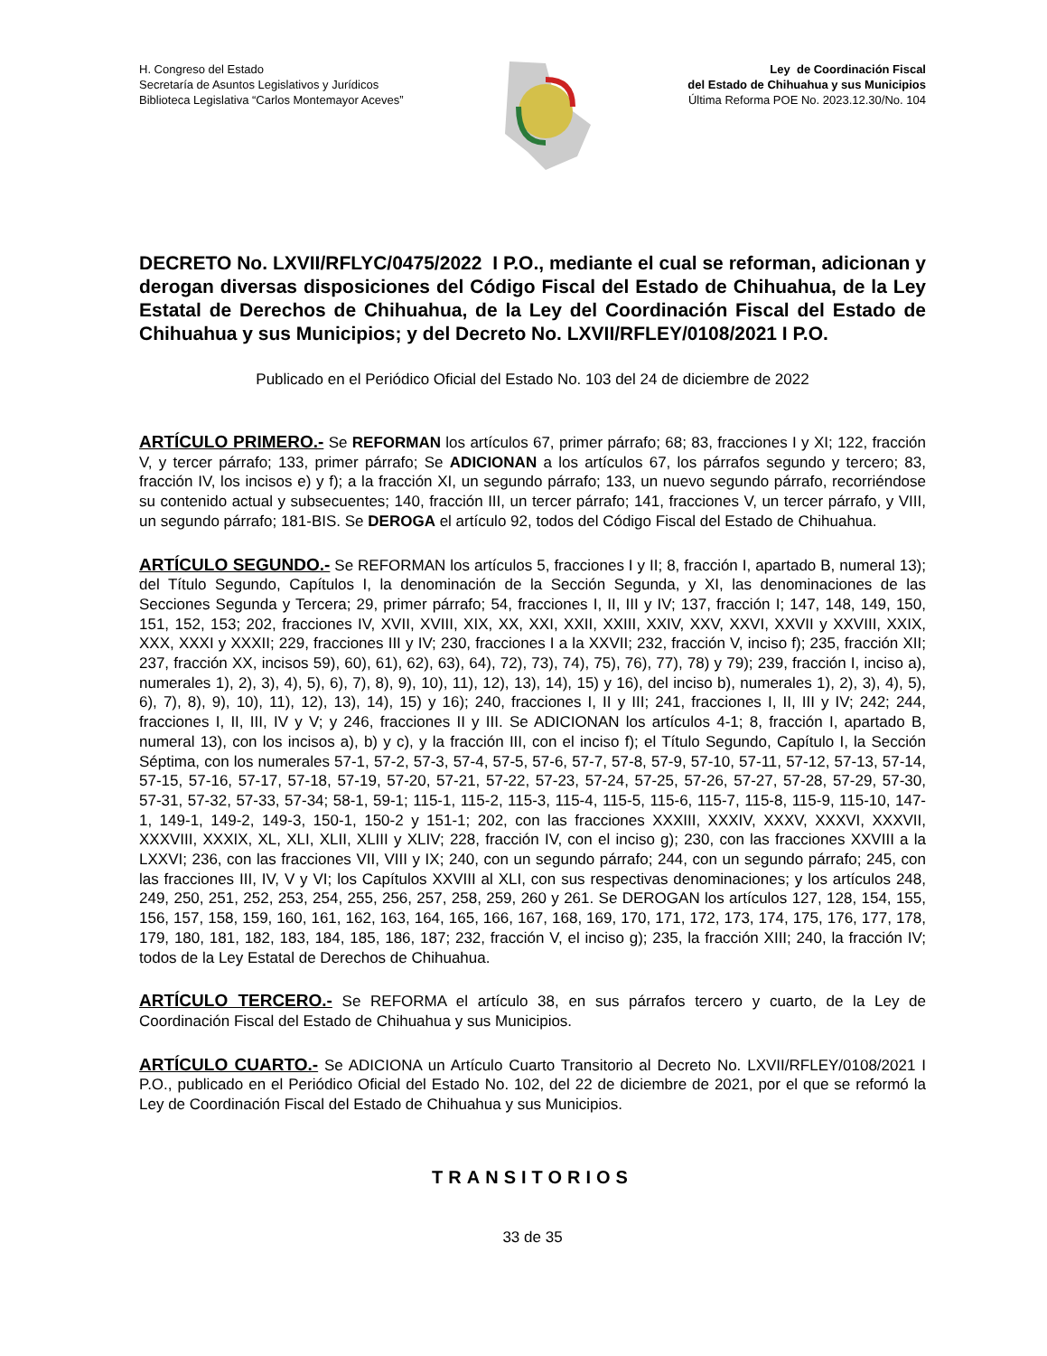H. Congreso del Estado
Secretaría de Asuntos Legislativos y Jurídicos
Biblioteca Legislativa “Carlos Montemayor Aceves”
Ley de Coordinación Fiscal
del Estado de Chihuahua y sus Municipios
Última Reforma POE No. 2023.12.30/No. 104
DECRETO No. LXVII/RFLYC/0475/2022 I P.O., mediante el cual se reforman, adicionan y derogan diversas disposiciones del Código Fiscal del Estado de Chihuahua, de la Ley Estatal de Derechos de Chihuahua, de la Ley del Coordinación Fiscal del Estado de Chihuahua y sus Municipios; y del Decreto No. LXVII/RFLEY/0108/2021 I P.O.
Publicado en el Periódico Oficial del Estado No. 103 del 24 de diciembre de 2022
ARTÍCULO PRIMERO.- Se REFORMAN los artículos 67, primer párrafo; 68; 83, fracciones I y XI; 122, fracción V, y tercer párrafo; 133, primer párrafo; Se ADICIONAN a los artículos 67, los párrafos segundo y tercero; 83, fracción IV, los incisos e) y f); a la fracción XI, un segundo párrafo; 133, un nuevo segundo párrafo, recorriéndose su contenido actual y subsecuentes; 140, fracción III, un tercer párrafo; 141, fracciones V, un tercer párrafo, y VIII, un segundo párrafo; 181-BIS. Se DEROGA el artículo 92, todos del Código Fiscal del Estado de Chihuahua.
ARTÍCULO SEGUNDO.- Se REFORMAN los artículos 5, fracciones I y II; 8, fracción I, apartado B, numeral 13); del Título Segundo, Capítulos I, la denominación de la Sección Segunda, y XI, las denominaciones de las Secciones Segunda y Tercera; 29, primer párrafo; 54, fracciones I, II, III y IV; 137, fracción I; 147, 148, 149, 150, 151, 152, 153; 202, fracciones IV, XVII, XVIII, XIX, XX, XXI, XXII, XXIII, XXIV, XXV, XXVI, XXVII y XXVIII, XXIX, XXX, XXXI y XXXII; 229, fracciones III y IV; 230, fracciones I a la XXVII; 232, fracción V, inciso f); 235, fracción XII; 237, fracción XX, incisos 59), 60), 61), 62), 63), 64), 72), 73), 74), 75), 76), 77), 78) y 79); 239, fracción I, inciso a), numerales 1), 2), 3), 4), 5), 6), 7), 8), 9), 10), 11), 12), 13), 14), 15) y 16), del inciso b), numerales 1), 2), 3), 4), 5), 6), 7), 8), 9), 10), 11), 12), 13), 14), 15) y 16); 240, fracciones I, II y III; 241, fracciones I, II, III y IV; 242; 244, fracciones I, II, III, IV y V; y 246, fracciones II y III. Se ADICIONAN los artículos 4-1; 8, fracción I, apartado B, numeral 13), con los incisos a), b) y c), y la fracción III, con el inciso f); el Título Segundo, Capítulo I, la Sección Séptima, con los numerales 57-1, 57-2, 57-3, 57-4, 57-5, 57-6, 57-7, 57-8, 57-9, 57-10, 57-11, 57-12, 57-13, 57-14, 57-15, 57-16, 57-17, 57-18, 57-19, 57-20, 57-21, 57-22, 57-23, 57-24, 57-25, 57-26, 57-27, 57-28, 57-29, 57-30, 57-31, 57-32, 57-33, 57-34; 58-1, 59-1; 115-1, 115-2, 115-3, 115-4, 115-5, 115-6, 115-7, 115-8, 115-9, 115-10, 147-1, 149-1, 149-2, 149-3, 150-1, 150-2 y 151-1; 202, con las fracciones XXXIII, XXXIV, XXXV, XXXVI, XXXVII, XXXVIII, XXXIX, XL, XLI, XLII, XLIII y XLIV; 228, fracción IV, con el inciso g); 230, con las fracciones XXVIII a la LXXVI; 236, con las fracciones VII, VIII y IX; 240, con un segundo párrafo; 244, con un segundo párrafo; 245, con las fracciones III, IV, V y VI; los Capítulos XXVIII al XLI, con sus respectivas denominaciones; y los artículos 248, 249, 250, 251, 252, 253, 254, 255, 256, 257, 258, 259, 260 y 261. Se DEROGAN los artículos 127, 128, 154, 155, 156, 157, 158, 159, 160, 161, 162, 163, 164, 165, 166, 167, 168, 169, 170, 171, 172, 173, 174, 175, 176, 177, 178, 179, 180, 181, 182, 183, 184, 185, 186, 187; 232, fracción V, el inciso g); 235, la fracción XIII; 240, la fracción IV; todos de la Ley Estatal de Derechos de Chihuahua.
ARTÍCULO TERCERO.- Se REFORMA el artículo 38, en sus párrafos tercero y cuarto, de la Ley de Coordinación Fiscal del Estado de Chihuahua y sus Municipios.
ARTÍCULO CUARTO.- Se ADICIONA un Artículo Cuarto Transitorio al Decreto No. LXVII/RFLEY/0108/2021 I P.O., publicado en el Periódico Oficial del Estado No. 102, del 22 de diciembre de 2021, por el que se reformó la Ley de Coordinación Fiscal del Estado de Chihuahua y sus Municipios.
TRANSITORIOS
33 de 35